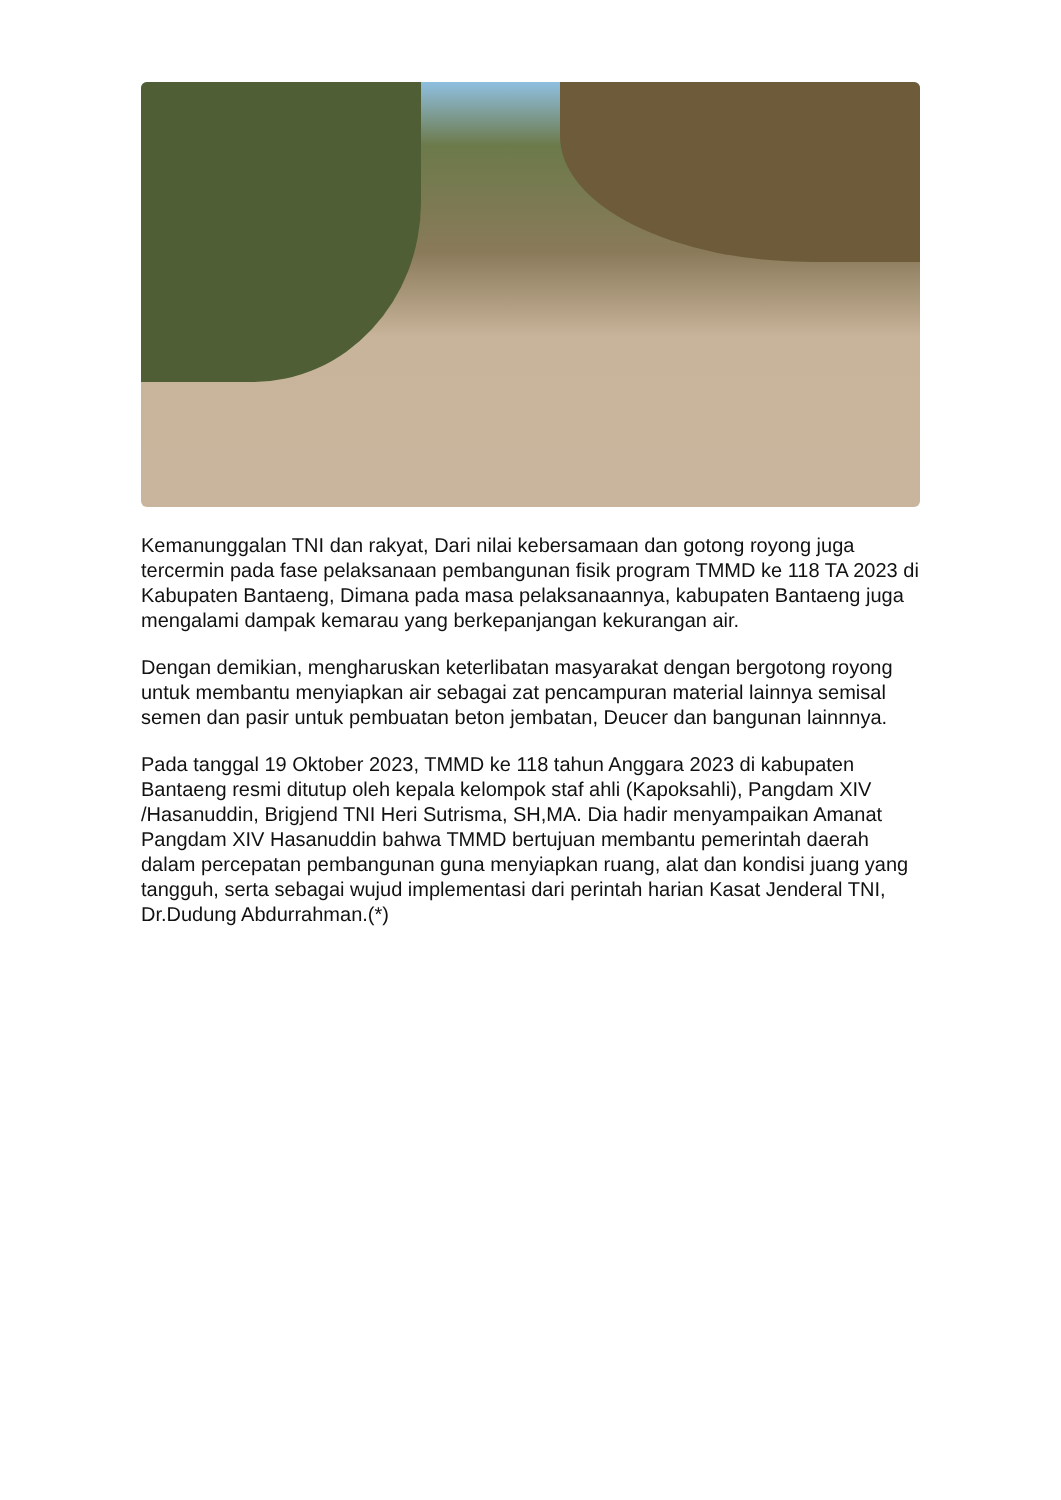Kemanunggalan TNI dan rakyat, Dari nilai kebersamaan dan gotong royong juga tercermin pada fase pelaksanaan pembangunan fisik program TMMD ke 118 TA 2023 di Kabupaten Bantaeng, Dimana pada masa pelaksanaannya, kabupaten Bantaeng juga mengalami dampak kemarau yang berkepanjangan kekurangan air.
Dengan demikian, mengharuskan keterlibatan masyarakat dengan bergotong royong untuk membantu menyiapkan air sebagai zat pencampuran material lainnya semisal semen dan pasir untuk pembuatan beton jembatan, Deucer dan bangunan lainnnya.
Pada tanggal 19 Oktober 2023, TMMD ke 118 tahun Anggara 2023 di kabupaten Bantaeng resmi ditutup oleh kepala kelompok staf ahli (Kapoksahli), Pangdam XIV /Hasanuddin, Brigjend TNI Heri Sutrisma, SH,MA. Dia hadir menyampaikan Amanat Pangdam XIV Hasanuddin bahwa TMMD bertujuan membantu pemerintah daerah dalam percepatan pembangunan guna menyiapkan ruang, alat dan kondisi juang yang tangguh, serta sebagai wujud implementasi dari perintah harian Kasat Jenderal TNI, Dr.Dudung Abdurrahman.(*)